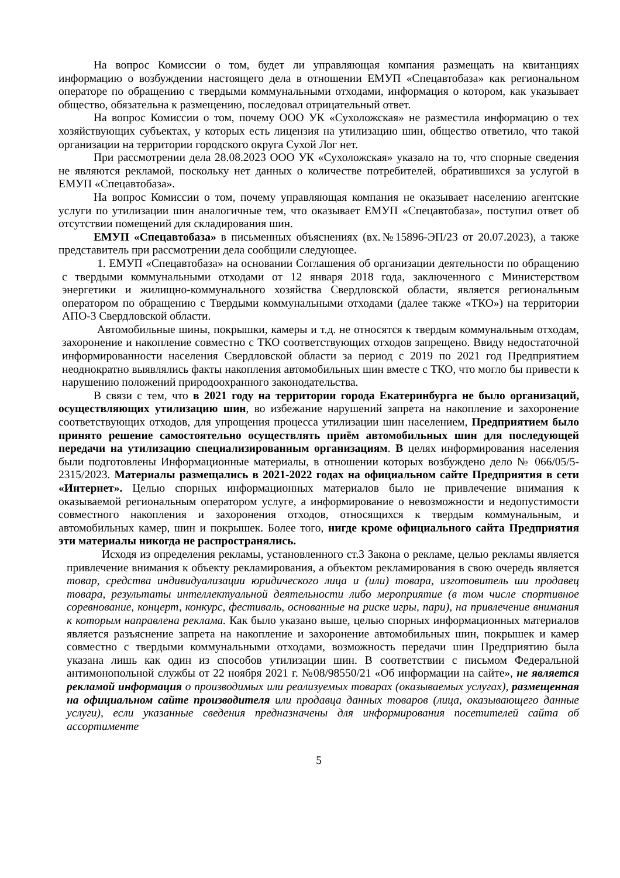На вопрос Комиссии о том, будет ли управляющая компания размещать на квитанциях информацию о возбуждении настоящего дела в отношении ЕМУП «Спецавтобаза» как региональном операторе по обращению с твердыми коммунальными отходами, информация о котором, как указывает общество, обязательна к размещению, последовал отрицательный ответ.
На вопрос Комиссии о том, почему ООО УК «Сухоложская» не разместила информацию о тех хозяйствующих субъектах, у которых есть лицензия на утилизацию шин, общество ответило, что такой организации на территории городского округа Сухой Лог нет.
При рассмотрении дела 28.08.2023 ООО УК «Сухоложская» указало на то, что спорные сведения не являются рекламой, поскольку нет данных о количестве потребителей, обратившихся за услугой в ЕМУП «Спецавтобаза».
На вопрос Комиссии о том, почему управляющая компания не оказывает населению агентские услуги по утилизации шин аналогичные тем, что оказывает ЕМУП «Спецавтобаза», поступил ответ об отсутствии помещений для складирования шин.
ЕМУП «Спецавтобаза» в письменных объяснениях (вх.№15896-ЭП/23 от 20.07.2023), а также представитель при рассмотрении дела сообщили следующее.
1. ЕМУП «Спецавтобаза» на основании Соглашения об организации деятельности по обращению с твердыми коммунальными отходами от 12 января 2018 года, заключенного с Министерством энергетики и жилищно-коммунального хозяйства Свердловской области, является региональным оператором по обращению с Твердыми коммунальными отходами (далее также «ТКО») на территории АПО-3 Свердловской области.
Автомобильные шины, покрышки, камеры и т.д. не относятся к твердым коммунальным отходам, захоронение и накопление совместно с ТКО соответствующих отходов запрещено. Ввиду недостаточной информированности населения Свердловской области за период с 2019 по 2021 год Предприятием неоднократно выявлялись факты накопления автомобильных шин вместе с ТКО, что могло бы привести к нарушению положений природоохранного законодательства.
В связи с тем, что в 2021 году на территории города Екатеринбурга не было организаций, осуществляющих утилизацию шин, во избежание нарушений запрета на накопление и захоронение соответствующих отходов, для упрощения процесса утилизации шин населением, Предприятием было принято решение самостоятельно осуществлять приём автомобильных шин для последующей передачи на утилизацию специализированным организациям. В целях информирования населения были подготовлены Информационные материалы, в отношении которых возбуждено дело № 066/05/5-2315/2023. Материалы размещались в 2021-2022 годах на официальном сайте Предприятия в сети «Интернет». Целью спорных информационных материалов было не привлечение внимания к оказываемой региональным оператором услуге, а информирование о невозможности и недопустимости совместного накопления и захоронения отходов, относящихся к твердым коммунальным, и автомобильных камер, шин и покрышек. Более того, нигде кроме официального сайта Предприятия эти материалы никогда не распространялись.
Исходя из определения рекламы, установленного ст.3 Закона о рекламе, целью рекламы является привлечение внимания к объекту рекламирования, а объектом рекламирования в свою очередь является товар, средства индивидуализации юридического лица и (или) товара, изготовитель ши продавец товара, результаты интеллектуальной деятельности либо мероприятие (в том числе спортивное соревнование, концерт, конкурс, фестиваль, основанные на риске игры, пари), на привлечение внимания к которым направлена реклама. Как было указано выше, целью спорных информационных материалов является разъяснение запрета на накопление и захоронение автомобильных шин, покрышек и камер совместно с твердыми коммунальными отходами, возможность передачи шин Предприятию была указана лишь как один из способов утилизации шин. В соответствии с письмом Федеральной антимонопольной службы от 22 ноября 2021 г. №08/98550/21 «Об информации на сайте», не является рекламой информация о производимых или реализуемых товарах (оказываемых услугах), размещенная на официальном сайте производителя или продавца данных товаров (лица, оказывающего данные услуги), если указанные сведения предназначены для информирования посетителей сайта об ассортименте
5